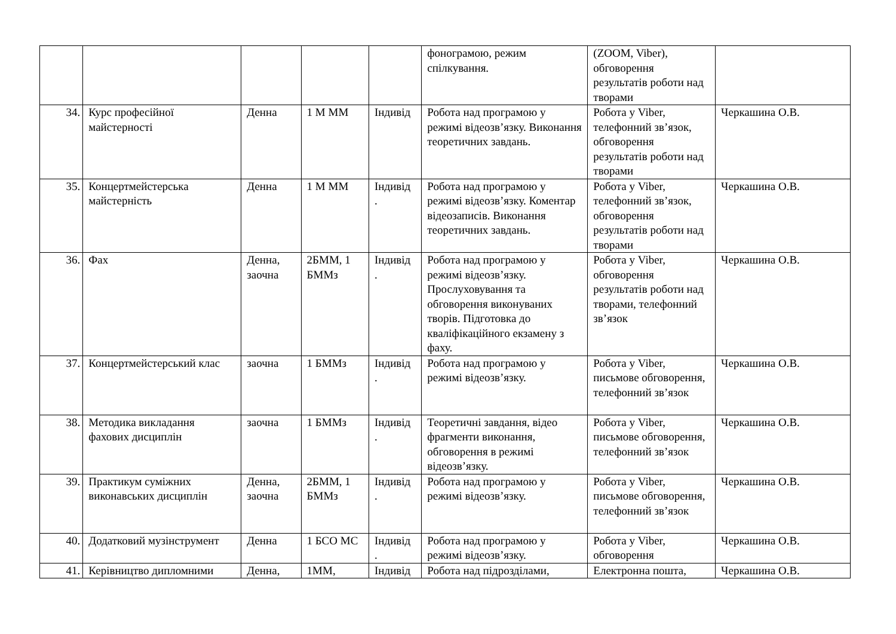| | | | | | фонограмою, режим спілкування. | (ZOOM, Viber), обговорення результатів роботи над творами | |
| 34. | Курс професійної майстерності | Денна | 1 М ММ | Індивід | Робота над програмою у режимі відеозв’язку. Виконання теоретичних завдань. | Робота у Viber, телефонний зв’язок, обговорення результатів роботи над творами | Черкашина О.В. |
| 35. | Концертмейстерська майстерність | Денна | 1 М ММ | Індивід . | Робота над програмою у режимі відеозв’язку. Коментар відеозаписів. Виконання теоретичних завдань. | Робота у Viber, телефонний зв’язок, обговорення результатів роботи над творами | Черкашина О.В. |
| 36. | Фах | Денна, заочна | 2БММ, 1 БММз | Індивід . | Робота над програмою у режимі відеозв’язку. Прослуховування та обговорення виконуваних творів. Підготовка до кваліфікаційного екзамену з фаху. | Робота у Viber, обговорення результатів роботи над творами, телефонний зв’язок | Черкашина О.В. |
| 37. | Концертмейстерський клас | заочна | 1 БММз | Індивід . | Робота над програмою у режимі відеозв’язку. | Робота у Viber, письмове обговорення, телефонний зв’язок | Черкашина О.В. |
| 38. | Методика викладання фахових дисциплін | заочна | 1 БММз | Індивід . | Теоретичні завдання, відео фрагменти виконання, обговорення в режимі відеозв’язку. | Робота у Viber, письмове обговорення, телефонний зв’язок | Черкашина О.В. |
| 39. | Практикум суміжних виконавських дисциплін | Денна, заочна | 2БММ, 1 БММз | Індивід . | Робота над програмою у режимі відеозв’язку. | Робота у Viber, письмове обговорення, телефонний зв’язок | Черкашина О.В. |
| 40. | Додатковий музінструмент | Денна | 1 БСО МС | Індивід . | Робота над програмою у режимі відеозв’язку. | Робота у Viber, обговорення | Черкашина О.В. |
| 41. | Керівництво дипломними | Денна, | 1ММ, | Індивід | Робота над підрозділами, | Електронна пошта, | Черкашина О.В. |